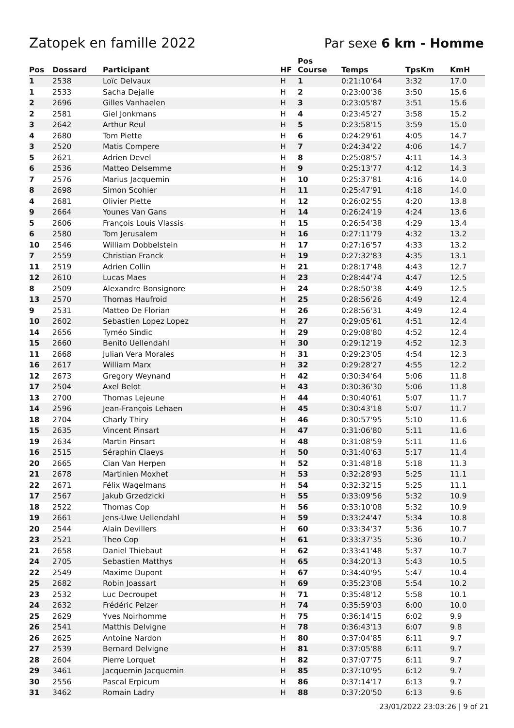Zatopek en famille 2022 Par sexe 6 km - Homme
| Pos | Dossard | Participant | HF | Pos Course | Temps | TpsKm | KmH |
| --- | --- | --- | --- | --- | --- | --- | --- |
| 1 | 2538 | Loïc Delvaux | H | 1 | 0:21:10'64 | 3:32 | 17.0 |
| 1 | 2533 | Sacha Dejalle | H | 2 | 0:23:00'36 | 3:50 | 15.6 |
| 2 | 2696 | Gilles Vanhaelen | H | 3 | 0:23:05'87 | 3:51 | 15.6 |
| 2 | 2581 | Giel Jonkmans | H | 4 | 0:23:45'27 | 3:58 | 15.2 |
| 3 | 2642 | Arthur Reul | H | 5 | 0:23:58'15 | 3:59 | 15.0 |
| 4 | 2680 | Tom Piette | H | 6 | 0:24:29'61 | 4:05 | 14.7 |
| 3 | 2520 | Matis Compere | H | 7 | 0:24:34'22 | 4:06 | 14.7 |
| 5 | 2621 | Adrien Devel | H | 8 | 0:25:08'57 | 4:11 | 14.3 |
| 6 | 2536 | Matteo Delsemme | H | 9 | 0:25:13'77 | 4:12 | 14.3 |
| 7 | 2576 | Marius Jacquemin | H | 10 | 0:25:37'81 | 4:16 | 14.0 |
| 8 | 2698 | Simon Scohier | H | 11 | 0:25:47'91 | 4:18 | 14.0 |
| 4 | 2681 | Olivier Piette | H | 12 | 0:26:02'55 | 4:20 | 13.8 |
| 9 | 2664 | Younes Van Gans | H | 14 | 0:26:24'19 | 4:24 | 13.6 |
| 5 | 2606 | François Louis Vlassis | H | 15 | 0:26:54'38 | 4:29 | 13.4 |
| 6 | 2580 | Tom Jerusalem | H | 16 | 0:27:11'79 | 4:32 | 13.2 |
| 10 | 2546 | William Dobbelstein | H | 17 | 0:27:16'57 | 4:33 | 13.2 |
| 7 | 2559 | Christian Franck | H | 19 | 0:27:32'83 | 4:35 | 13.1 |
| 11 | 2519 | Adrien Collin | H | 21 | 0:28:17'48 | 4:43 | 12.7 |
| 12 | 2610 | Lucas Maes | H | 23 | 0:28:44'74 | 4:47 | 12.5 |
| 8 | 2509 | Alexandre Bonsignore | H | 24 | 0:28:50'38 | 4:49 | 12.5 |
| 13 | 2570 | Thomas Haufroid | H | 25 | 0:28:56'26 | 4:49 | 12.4 |
| 9 | 2531 | Matteo De Florian | H | 26 | 0:28:56'31 | 4:49 | 12.4 |
| 10 | 2602 | Sebastien Lopez Lopez | H | 27 | 0:29:05'61 | 4:51 | 12.4 |
| 14 | 2656 | Tyméo Sindic | H | 29 | 0:29:08'80 | 4:52 | 12.4 |
| 15 | 2660 | Benito Uellendahl | H | 30 | 0:29:12'19 | 4:52 | 12.3 |
| 11 | 2668 | Julian Vera Morales | H | 31 | 0:29:23'05 | 4:54 | 12.3 |
| 16 | 2617 | William Marx | H | 32 | 0:29:28'27 | 4:55 | 12.2 |
| 12 | 2673 | Gregory Weynand | H | 42 | 0:30:34'64 | 5:06 | 11.8 |
| 17 | 2504 | Axel Belot | H | 43 | 0:30:36'30 | 5:06 | 11.8 |
| 13 | 2700 | Thomas Lejeune | H | 44 | 0:30:40'61 | 5:07 | 11.7 |
| 14 | 2596 | Jean-François Lehaen | H | 45 | 0:30:43'18 | 5:07 | 11.7 |
| 18 | 2704 | Charly Thiry | H | 46 | 0:30:57'95 | 5:10 | 11.6 |
| 15 | 2635 | Vincent Pinsart | H | 47 | 0:31:06'80 | 5:11 | 11.6 |
| 19 | 2634 | Martin Pinsart | H | 48 | 0:31:08'59 | 5:11 | 11.6 |
| 16 | 2515 | Séraphin Claeys | H | 50 | 0:31:40'63 | 5:17 | 11.4 |
| 20 | 2665 | Cian Van Herpen | H | 52 | 0:31:48'18 | 5:18 | 11.3 |
| 21 | 2678 | Martinien Moxhet | H | 53 | 0:32:28'93 | 5:25 | 11.1 |
| 22 | 2671 | Félix Wagelmans | H | 54 | 0:32:32'15 | 5:25 | 11.1 |
| 17 | 2567 | Jakub Grzedzicki | H | 55 | 0:33:09'56 | 5:32 | 10.9 |
| 18 | 2522 | Thomas Cop | H | 56 | 0:33:10'08 | 5:32 | 10.9 |
| 19 | 2661 | Jens-Uwe Uellendahl | H | 59 | 0:33:24'47 | 5:34 | 10.8 |
| 20 | 2544 | Alain Devillers | H | 60 | 0:33:34'37 | 5:36 | 10.7 |
| 23 | 2521 | Theo Cop | H | 61 | 0:33:37'35 | 5:36 | 10.7 |
| 21 | 2658 | Daniel Thiebaut | H | 62 | 0:33:41'48 | 5:37 | 10.7 |
| 24 | 2705 | Sebastien Matthys | H | 65 | 0:34:20'13 | 5:43 | 10.5 |
| 22 | 2549 | Maxime Dupont | H | 67 | 0:34:40'95 | 5:47 | 10.4 |
| 25 | 2682 | Robin Joassart | H | 69 | 0:35:23'08 | 5:54 | 10.2 |
| 23 | 2532 | Luc Decroupet | H | 71 | 0:35:48'12 | 5:58 | 10.1 |
| 24 | 2632 | Frédéric Pelzer | H | 74 | 0:35:59'03 | 6:00 | 10.0 |
| 25 | 2629 | Yves Noirhomme | H | 75 | 0:36:14'15 | 6:02 | 9.9 |
| 26 | 2541 | Matthis Delvigne | H | 78 | 0:36:43'13 | 6:07 | 9.8 |
| 26 | 2625 | Antoine Nardon | H | 80 | 0:37:04'85 | 6:11 | 9.7 |
| 27 | 2539 | Bernard Delvigne | H | 81 | 0:37:05'88 | 6:11 | 9.7 |
| 28 | 2604 | Pierre Lorquet | H | 82 | 0:37:07'75 | 6:11 | 9.7 |
| 29 | 3461 | Jacquemin Jacquemin | H | 85 | 0:37:10'95 | 6:12 | 9.7 |
| 30 | 2556 | Pascal Erpicum | H | 86 | 0:37:14'17 | 6:13 | 9.7 |
| 31 | 3462 | Romain Ladry | H | 88 | 0:37:20'50 | 6:13 | 9.6 |
23/01/2022 23:03:26 | 9 of 21